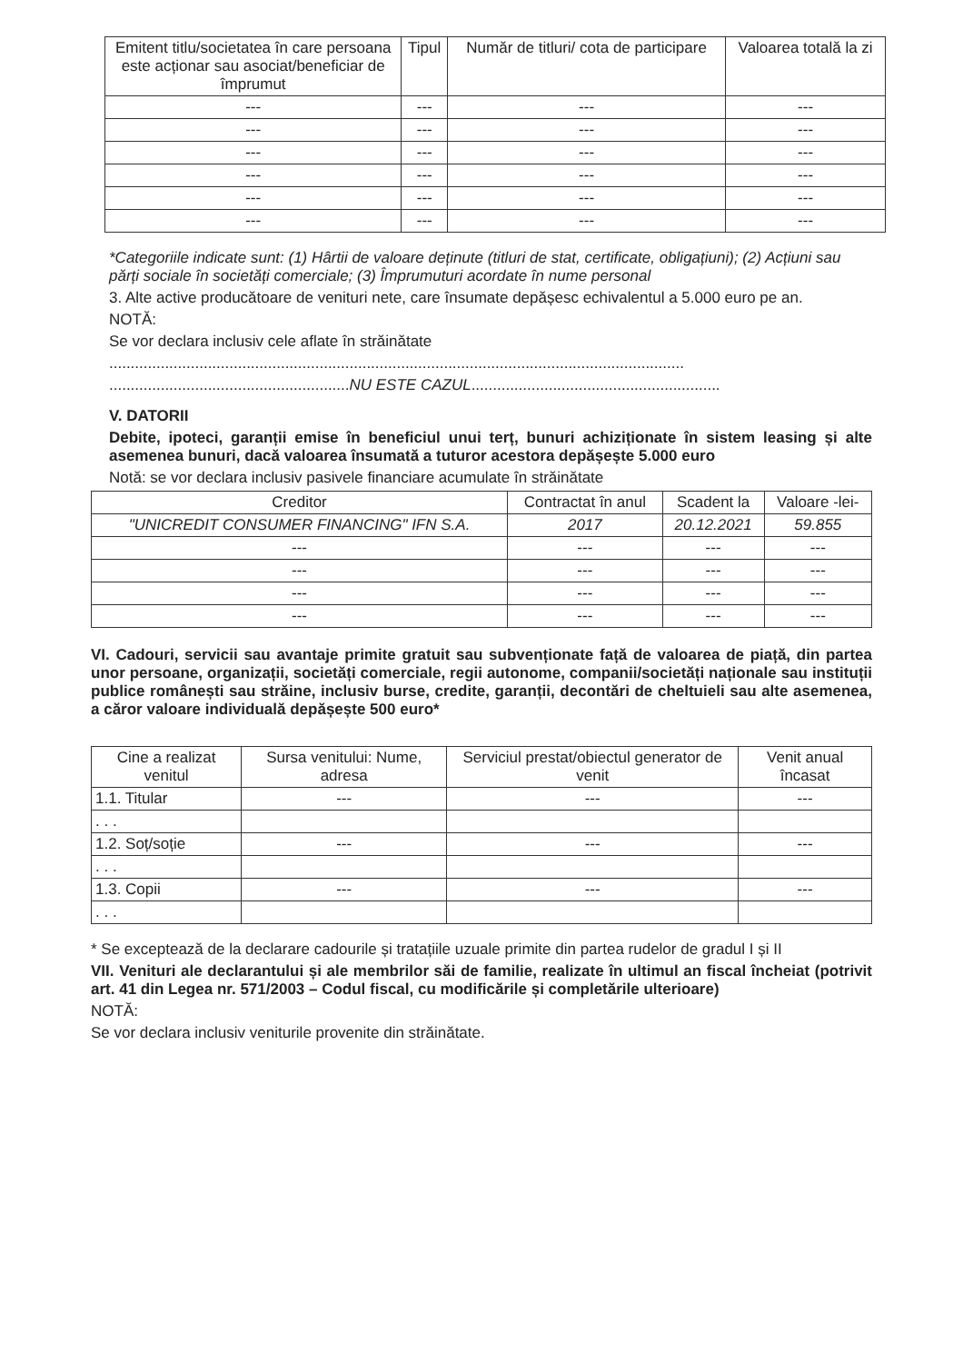| Emitent titlu/societatea în care persoana este acționar sau asociat/beneficiar de împrumut | Tipul | Număr de titluri/ cota de participare | Valoarea totală la zi |
| --- | --- | --- | --- |
| --- | --- | --- | --- |
| --- | --- | --- | --- |
| --- | --- | --- | --- |
| --- | --- | --- | --- |
| --- | --- | --- | --- |
| --- | --- | --- | --- |
*Categoriile indicate sunt: (1) Hârtii de valoare deținute (titluri de stat, certificate, obligațiuni); (2) Acțiuni sau părți sociale în societăți comerciale; (3) Împrumuturi acordate în nume personal
3. Alte active producătoare de venituri nete, care însumate depășesc echivalentul a 5.000 euro pe an.
NOTĂ:
Se vor declara inclusiv cele aflate în străinătate
......................................................................................................................................
........................................................NU ESTE CAZUL..........................................................
V. DATORII
Debite, ipoteci, garanții emise în beneficiul unui terț, bunuri achiziționate în sistem leasing și alte asemenea bunuri, dacă valoarea însumată a tuturor acestora depășește 5.000 euro
Notă: se vor declara inclusiv pasivele financiare acumulate în străinătate
| Creditor | Contractat în anul | Scadent la | Valoare -lei- |
| --- | --- | --- | --- |
| "UNICREDIT CONSUMER FINANCING" IFN S.A. | 2017 | 20.12.2021 | 59.855 |
| --- | --- | --- | --- |
| --- | --- | --- | --- |
| --- | --- | --- | --- |
| --- | --- | --- | --- |
VI. Cadouri, servicii sau avantaje primite gratuit sau subvenționate față de valoarea de piață, din partea unor persoane, organizații, societăți comerciale, regii autonome, companii/societăți naționale sau instituții publice românești sau străine, inclusiv burse, credite, garanții, decontări de cheltuieli sau alte asemenea, a căror valoare individuală depășește 500 euro*
| Cine a realizat venitul | Sursa venitului: Nume, adresa | Serviciul prestat/obiectul generator de venit | Venit anual încasat |
| --- | --- | --- | --- |
| 1.1. Titular | --- | --- | --- |
| . . . | | | |
| 1.2. Soț/soție | --- | --- | --- |
| . . . | | | |
| 1.3. Copii | --- | --- | --- |
| . . . | | | |
* Se exceptează de la declarare cadourile și tratațiile uzuale primite din partea rudelor de gradul I și II
VII. Venituri ale declarantului și ale membrilor săi de familie, realizate în ultimul an fiscal încheiat (potrivit art. 41 din Legea nr. 571/2003 – Codul fiscal, cu modificările și completările ulterioare)
NOTĂ:
Se vor declara inclusiv veniturile provenite din străinătate.